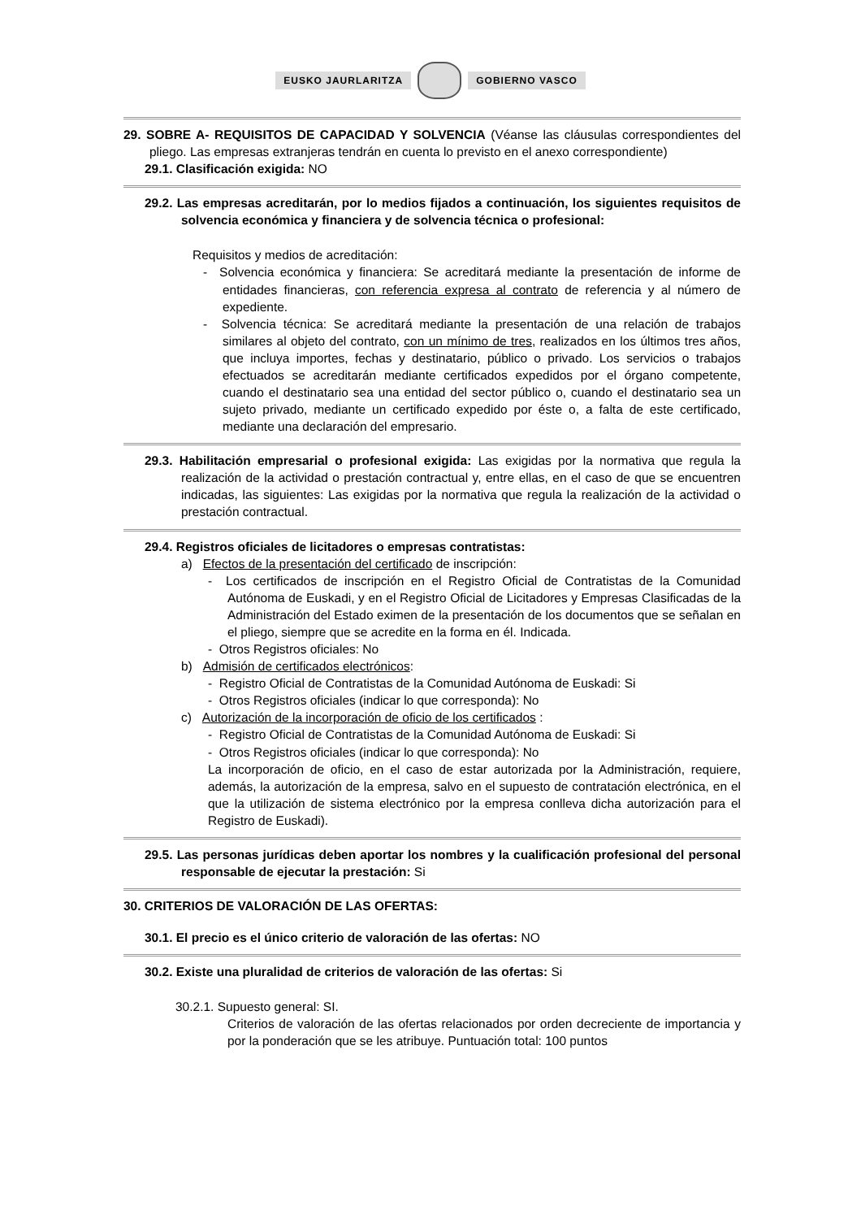EUSKO JAURLARITZA GOBIERNO VASCO
29. SOBRE A- REQUISITOS DE CAPACIDAD Y SOLVENCIA (Véanse las cláusulas correspondientes del pliego. Las empresas extranjeras tendrán en cuenta lo previsto en el anexo correspondiente)
29.1. Clasificación exigida: NO
29.2. Las empresas acreditarán, por lo medios fijados a continuación, los siguientes requisitos de solvencia económica y financiera y de solvencia técnica o profesional:
Requisitos y medios de acreditación:
- Solvencia económica y financiera: Se acreditará mediante la presentación de informe de entidades financieras, con referencia expresa al contrato de referencia y al número de expediente.
- Solvencia técnica: Se acreditará mediante la presentación de una relación de trabajos similares al objeto del contrato, con un mínimo de tres, realizados en los últimos tres años, que incluya importes, fechas y destinatario, público o privado. Los servicios o trabajos efectuados se acreditarán mediante certificados expedidos por el órgano competente, cuando el destinatario sea una entidad del sector público o, cuando el destinatario sea un sujeto privado, mediante un certificado expedido por éste o, a falta de este certificado, mediante una declaración del empresario.
29.3. Habilitación empresarial o profesional exigida: Las exigidas por la normativa que regula la realización de la actividad o prestación contractual y, entre ellas, en el caso de que se encuentren indicadas, las siguientes: Las exigidas por la normativa que regula la realización de la actividad o prestación contractual.
29.4. Registros oficiales de licitadores o empresas contratistas:
a) Efectos de la presentación del certificado de inscripción:
- Los certificados de inscripción en el Registro Oficial de Contratistas de la Comunidad Autónoma de Euskadi, y en el Registro Oficial de Licitadores y Empresas Clasificadas de la Administración del Estado eximen de la presentación de los documentos que se señalan en el pliego, siempre que se acredite en la forma en él. Indicada.
- Otros Registros oficiales: No
b) Admisión de certificados electrónicos:
- Registro Oficial de Contratistas de la Comunidad Autónoma de Euskadi: Si
- Otros Registros oficiales (indicar lo que corresponda): No
c) Autorización de la incorporación de oficio de los certificados :
- Registro Oficial de Contratistas de la Comunidad Autónoma de Euskadi: Si
- Otros Registros oficiales (indicar lo que corresponda): No
La incorporación de oficio, en el caso de estar autorizada por la Administración, requiere, además, la autorización de la empresa, salvo en el supuesto de contratación electrónica, en el que la utilización de sistema electrónico por la empresa conlleva dicha autorización para el Registro de Euskadi).
29.5. Las personas jurídicas deben aportar los nombres y la cualificación profesional del personal responsable de ejecutar la prestación: Si
30. CRITERIOS DE VALORACIÓN DE LAS OFERTAS:
30.1. El precio es el único criterio de valoración de las ofertas: NO
30.2. Existe una pluralidad de criterios de valoración de las ofertas: Si
30.2.1. Supuesto general: SI.
Criterios de valoración de las ofertas relacionados por orden decreciente de importancia y por la ponderación que se les atribuye. Puntuación total: 100 puntos